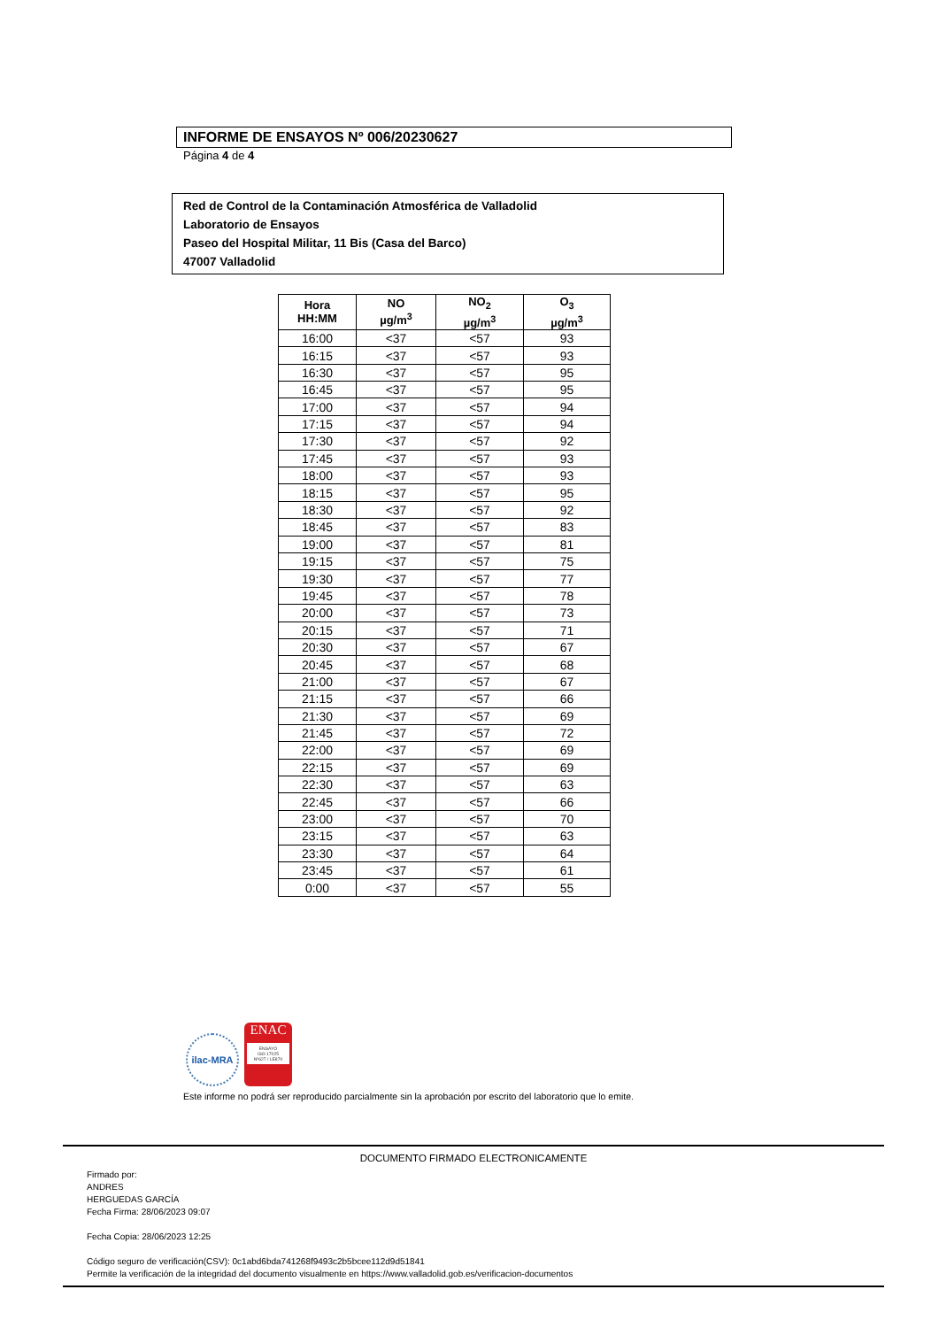INFORME DE ENSAYOS Nº 006/20230627
Página 4 de 4
Red de Control de la Contaminación Atmosférica de Valladolid
Laboratorio de Ensayos
Paseo del Hospital Militar, 11 Bis (Casa del Barco)
47007 Valladolid
| Hora HH:MM | NO µg/m<sup>3</sup> | NO<sub>2</sub> µg/m<sup>3</sup> | O<sub>3</sub> µg/m<sup>3</sup> |
| --- | --- | --- | --- |
| 16:00 | <37 | <57 | 93 |
| 16:15 | <37 | <57 | 93 |
| 16:30 | <37 | <57 | 95 |
| 16:45 | <37 | <57 | 95 |
| 17:00 | <37 | <57 | 94 |
| 17:15 | <37 | <57 | 94 |
| 17:30 | <37 | <57 | 92 |
| 17:45 | <37 | <57 | 93 |
| 18:00 | <37 | <57 | 93 |
| 18:15 | <37 | <57 | 95 |
| 18:30 | <37 | <57 | 92 |
| 18:45 | <37 | <57 | 83 |
| 19:00 | <37 | <57 | 81 |
| 19:15 | <37 | <57 | 75 |
| 19:30 | <37 | <57 | 77 |
| 19:45 | <37 | <57 | 78 |
| 20:00 | <37 | <57 | 73 |
| 20:15 | <37 | <57 | 71 |
| 20:30 | <37 | <57 | 67 |
| 20:45 | <37 | <57 | 68 |
| 21:00 | <37 | <57 | 67 |
| 21:15 | <37 | <57 | 66 |
| 21:30 | <37 | <57 | 69 |
| 21:45 | <37 | <57 | 72 |
| 22:00 | <37 | <57 | 69 |
| 22:15 | <37 | <57 | 69 |
| 22:30 | <37 | <57 | 63 |
| 22:45 | <37 | <57 | 66 |
| 23:00 | <37 | <57 | 70 |
| 23:15 | <37 | <57 | 63 |
| 23:30 | <37 | <57 | 64 |
| 23:45 | <37 | <57 | 61 |
| 0:00 | <37 | <57 | 55 |
ilac-MRA
ENAC
ENSAYO
ISO 17025
Nº627 / LE870
Este informe no podrá ser reproducido parcialmente sin la aprobación por escrito del laboratorio que lo emite.
DOCUMENTO FIRMADO ELECTRONICAMENTE
Firmado por:
ANDRES
HERGUEDAS GARCÍA
Fecha Firma: 28/06/2023 09:07
Fecha Copia: 28/06/2023 12:25
Código seguro de verificación(CSV): 0c1abd6bda741268f9493c2b5bcee112d9d51841
Permite la verificación de la integridad del documento visualmente en https://www.valladolid.gob.es/verificacion-documentos